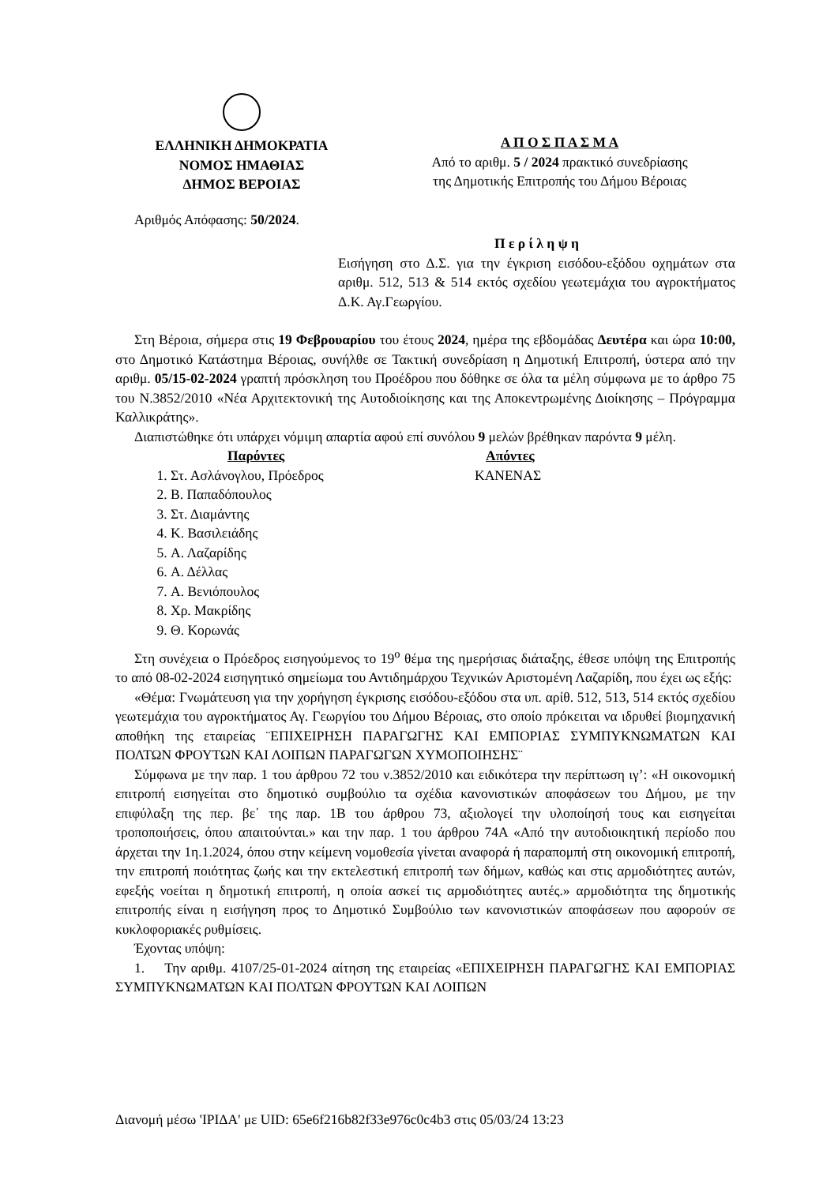ΕΛΛΗΝΙΚΗ ΔΗΜΟΚΡΑΤΙΑ
ΝΟΜΟΣ ΗΜΑΘΙΑΣ
ΔΗΜΟΣ ΒΕΡΟΙΑΣ
Α Π Ο Σ Π Α Σ Μ Α
Από το αριθμ. 5 / 2024 πρακτικό συνεδρίασης
της Δημοτικής Επιτροπής του Δήμου Βέροιας
Αριθμός Απόφασης: 50/2024.
Π ε ρ ί λ η ψ η
Εισήγηση στο Δ.Σ. για την έγκριση εισόδου-εξόδου οχημάτων στα αριθμ. 512, 513 & 514 εκτός σχεδίου γεωτεμάχια του αγροκτήματος Δ.Κ. Αγ.Γεωργίου.
Στη Βέροια, σήμερα στις 19 Φεβρουαρίου του έτους 2024, ημέρα της εβδομάδας Δευτέρα και ώρα 10:00, στο Δημοτικό Κατάστημα Βέροιας, συνήλθε σε Τακτική συνεδρίαση η Δημοτική Επιτροπή, ύστερα από την αριθμ. 05/15-02-2024 γραπτή πρόσκληση του Προέδρου που δόθηκε σε όλα τα μέλη σύμφωνα με το άρθρο 75 του Ν.3852/2010 «Νέα Αρχιτεκτονική της Αυτοδιοίκησης και της Αποκεντρωμένης Διοίκησης – Πρόγραμμα Καλλικράτης».
Διαπιστώθηκε ότι υπάρχει νόμιμη απαρτία αφού επί συνόλου 9 μελών βρέθηκαν παρόντα 9 μέλη.
Παρόντες
1. Στ. Ασλάνογλου, Πρόεδρος
2. Β. Παπαδόπουλος
3. Στ. Διαμάντης
4. Κ. Βασιλειάδης
5. Α. Λαζαρίδης
6. Α. Δέλλας
7. Α. Βενιόπουλος
8. Χρ. Μακρίδης
9. Θ. Κορωνάς
Απόντες
ΚΑΝΕΝΑΣ
Στη συνέχεια ο Πρόεδρος εισηγούμενος το 19<sup>ο</sup> θέμα της ημερήσιας διάταξης, έθεσε υπόψη της Επιτροπής το από 08-02-2024 εισηγητικό σημείωμα του Αντιδημάρχου Τεχνικών Αριστομένη Λαζαρίδη, που έχει ως εξής:
«Θέμα: Γνωμάτευση για την χορήγηση έγκρισης εισόδου-εξόδου στα υπ. αρίθ. 512, 513, 514 εκτός σχεδίου γεωτεμάχια του αγροκτήματος Αγ. Γεωργίου του Δήμου Βέροιας, στο οποίο πρόκειται να ιδρυθεί βιομηχανική αποθήκη της εταιρείας ¨ΕΠΙΧΕΙΡΗΣΗ ΠΑΡΑΓΩΓΗΣ ΚΑΙ ΕΜΠΟΡΙΑΣ ΣΥΜΠΥΚΝΩΜΑΤΩΝ ΚΑΙ ΠΟΛΤΩΝ ΦΡΟΥΤΩΝ ΚΑΙ ΛΟΙΠΩΝ ΠΑΡΑΓΩΓΩΝ ΧΥΜΟΠΟΙΗΣΗΣ¨
Σύμφωνα με την παρ. 1 του άρθρου 72 του ν.3852/2010 και ειδικότερα την περίπτωση ιγ’: «Η οικονομική επιτροπή εισηγείται στο δημοτικό συμβούλιο τα σχέδια κανονιστικών αποφάσεων του Δήμου, με την επιφύλαξη της περ. βε΄ της παρ. 1Β του άρθρου 73, αξιολογεί την υλοποίησή τους και εισηγείται τροποποιήσεις, όπου απαιτούνται.» και την παρ. 1 του άρθρου 74Α «Από την αυτοδιοικητική περίοδο που άρχεται την 1η.1.2024, όπου στην κείμενη νομοθεσία γίνεται αναφορά ή παραπομπή στη οικονομική επιτροπή, την επιτροπή ποιότητας ζωής και την εκτελεστική επιτροπή των δήμων, καθώς και στις αρμοδιότητες αυτών, εφεξής νοείται η δημοτική επιτροπή, η οποία ασκεί τις αρμοδιότητες αυτές.» αρμοδιότητα της δημοτικής επιτροπής είναι η εισήγηση προς το Δημοτικό Συμβούλιο των κανονιστικών αποφάσεων που αφορούν σε κυκλοφοριακές ρυθμίσεις.
Έχοντας υπόψη:
1. Την αριθμ. 4107/25-01-2024 αίτηση της εταιρείας «ΕΠΙΧΕΙΡΗΣΗ ΠΑΡΑΓΩΓΗΣ ΚΑΙ ΕΜΠΟΡΙΑΣ ΣΥΜΠΥΚΝΩΜΑΤΩΝ ΚΑΙ ΠΟΛΤΩΝ ΦΡΟΥΤΩΝ ΚΑΙ ΛΟΙΠΩΝ
Διανομή μέσω 'ΙΡΙΔΑ' με UID: 65e6f216b82f33e976c0c4b3 στις 05/03/24 13:23